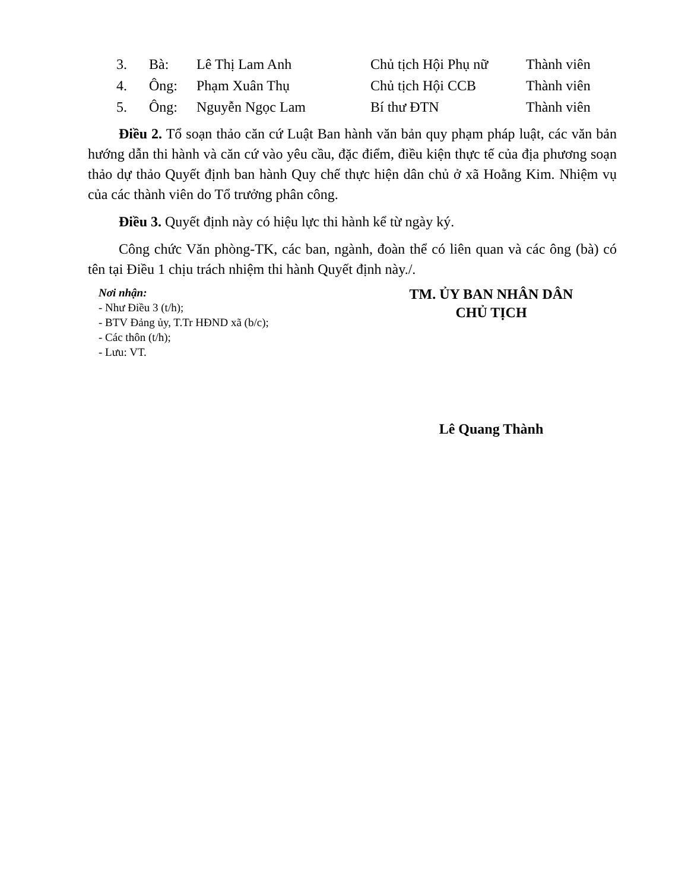| 3. | Bà: | Lê Thị Lam Anh | Chủ tịch Hội Phụ nữ | Thành viên |
| 4. | Ông: | Phạm Xuân Thụ | Chủ tịch Hội CCB | Thành viên |
| 5. | Ông: | Nguyễn Ngọc Lam | Bí thư ĐTN | Thành viên |
Điều 2. Tổ soạn thảo căn cứ Luật Ban hành văn bản quy phạm pháp luật, các văn bản hướng dẫn thi hành và căn cứ vào yêu cầu, đặc điểm, điều kiện thực tế của địa phương soạn thảo dự thảo Quyết định ban hành Quy chế thực hiện dân chủ ở xã Hoằng Kim. Nhiệm vụ của các thành viên do Tổ trưởng phân công.
Điều 3. Quyết định này có hiệu lực thi hành kể từ ngày ký.
Công chức Văn phòng-TK, các ban, ngành, đoàn thể có liên quan và các ông (bà) có tên tại Điều 1 chịu trách nhiệm thi hành Quyết định này./.
Nơi nhận:
- Như Điều 3 (t/h);
- BTV Đảng ủy, T.Tr HĐND xã (b/c);
- Các thôn (t/h);
- Lưu: VT.
TM. ỦY BAN NHÂN DÂN
CHỦ TỊCH
Lê Quang Thành